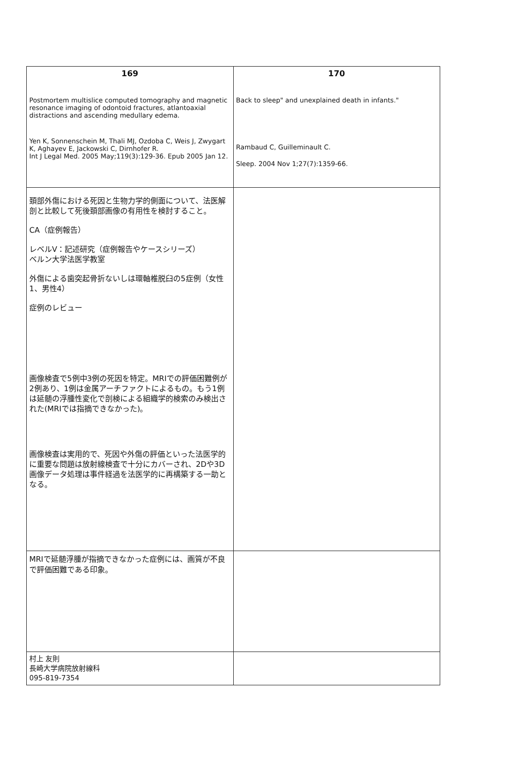| 169 Postmortem multislice computed tomography and magnetic resonance imaging of odontoid fractures, atlantoaxial distractions and ascending medullary edema. Yen K, Sonnenschein M, Thali MJ, Ozdoba C, Weis J, Zwygart K, Aghayev E, Jackowski C, Dirnhofer R. Int J Legal Med. 2005 May;119(3):129-36. Epub 2005 Jan 12. | 170 Back to sleep" and unexplained death in infants." Rambaud C, Guilleminault C. Sleep. 2004 Nov 1;27(7):1359-66. |
| 頚部外傷における死因と生物力学的側面について、法医解剖と比較して死後頚部画像の有用性を検討すること。 CA（症例報告） レベルⅤ：記述研究（症例報告やケースシリーズ） ベルン大学法医学教室 外傷による歯突起骨折ないしは環軸椎脱臼の5症例（女性1、男性4） 症例のレビュー 画像検査で5例中3例の死因を特定。MRIでの評価困難例が2例あり、1例は金属アーチファクトによるもの。もう1例は延髄の浮腫性変化で剖検による組織学的検索のみ検出された(MRIでは指摘できなかった)。 画像検査は実用的で、死因や外傷の評価といった法医学的に重要な問題は放射線検査で十分にカバーされ、2Dや3D画像データ処理は事件経過を法医学的に再構築する一助となる。 | |
| MRIで延髄浮腫が指摘できなかった症例には、画質が不良で評価困難である印象。 | |
| 村上 友則 長崎大学病院放射線科 095-819-7354 | |